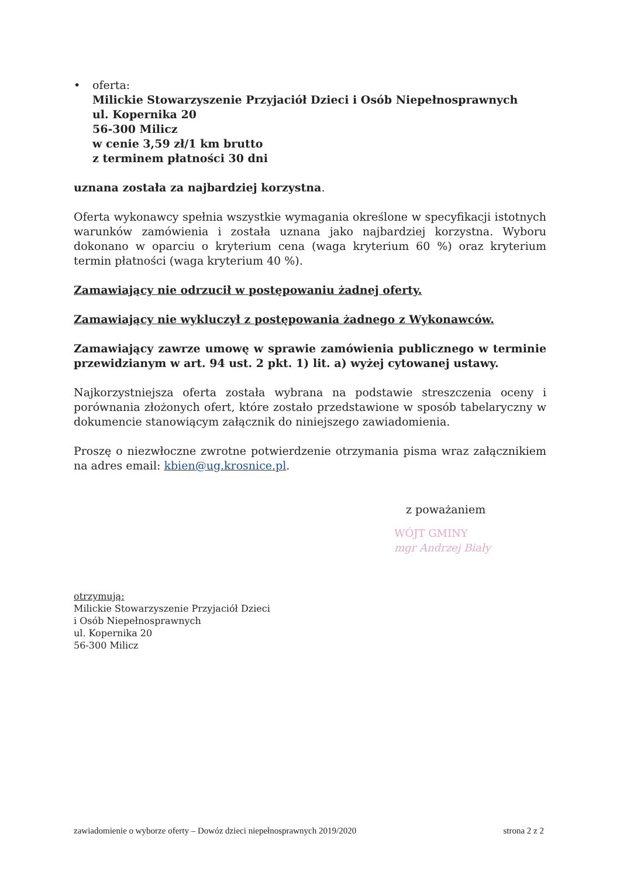• oferta:
Milickie Stowarzyszenie Przyjaciół Dzieci i Osób Niepełnosprawnych
ul. Kopernika 20
56-300 Milicz
w cenie 3,59 zł/1 km brutto
z terminem płatności 30 dni
uznana została za najbardziej korzystna.
Oferta wykonawcy spełnia wszystkie wymagania określone w specyfikacji istotnych warunków zamówienia i została uznana jako najbardziej korzystna. Wyboru dokonano w oparciu o kryterium cena (waga kryterium 60 %) oraz kryterium termin płatności (waga kryterium 40 %).
Zamawiający nie odrzucił w postępowaniu żadnej oferty.
Zamawiający nie wykluczył z postępowania żadnego z Wykonawców.
Zamawiający zawrze umowę w sprawie zamówienia publicznego w terminie przewidzianym w art. 94 ust. 2 pkt. 1) lit. a) wyżej cytowanej ustawy.
Najkorzystniejsza oferta została wybrana na podstawie streszczenia oceny i porównania złożonych ofert, które zostało przedstawione w sposób tabelaryczny w dokumencie stanowiącym załącznik do niniejszego zawiadomienia.
Proszę o niezwłoczne zwrotne potwierdzenie otrzymania pisma wraz załącznikiem na adres email: kbien@ug.krosnice.pl.
z poważaniem
WÓJT GMINY
mgr Andrzej Biały
otrzymują:
Milickie Stowarzyszenie Przyjaciół Dzieci
i Osób Niepełnosprawnych
ul. Kopernika 20
56-300 Milicz
zawiadomienie o wyborze oferty – Dowóz dzieci niepełnosprawnych 2019/2020 strona 2 z 2